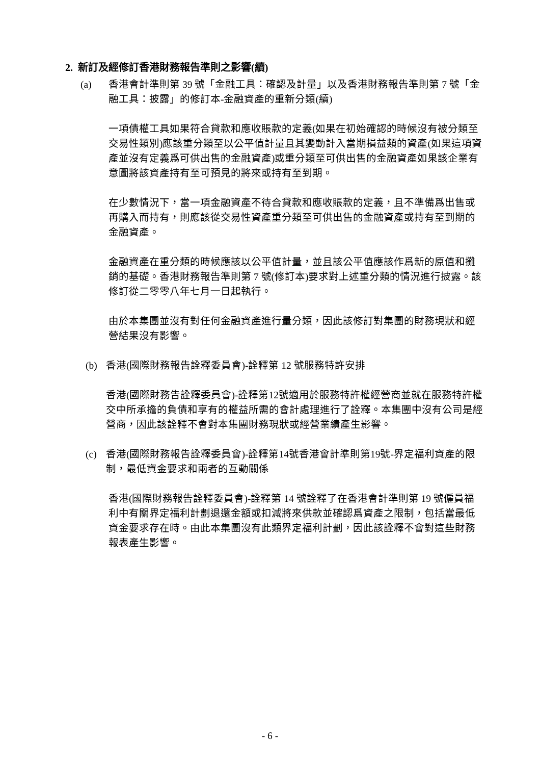2. 新訂及經修訂香港財務報告準則之影響(續)
(a) 香港會計準則第 39 號「金融工具：確認及計量」以及香港財務報告準則第 7 號「金融工具：披露」的修訂本-金融資產的重新分類(續)
一項債權工具如果符合貸款和應收賬款的定義(如果在初始確認的時候沒有被分類至交易性類別)應該重分類至以公平值計量且其變動計入當期損益類的資產(如果這項資產並沒有定義爲可供出售的金融資產)或重分類至可供出售的金融資產如果該企業有意圖將該資產持有至可預見的將來或持有至到期。
在少數情況下，當一項金融資產不待合貸款和應收賬款的定義，且不準備爲出售或再購入而持有，則應該從交易性資產重分類至可供出售的金融資產或持有至到期的金融資產。
金融資產在重分類的時候應該以公平值計量，並且該公平值應該作爲新的原值和攤銷的基礎。香港財務報告準則第 7 號(修訂本)要求對上述重分類的情況進行披露。該修訂從二零零八年七月一日起執行。
由於本集團並沒有對任何金融資產進行量分類，因此該修訂對集團的財務現狀和經營結果沒有影響。
(b) 香港(國際財務報告詮釋委員會)-詮釋第 12 號服務特許安排
香港(國際財務告詮釋委員會)-詮釋第12號適用於服務特許權經營商並就在服務特許權交中所承擔的負債和享有的權益所需的會計處理進行了詮釋。本集團中沒有公司是經營商，因此該詮釋不會對本集團財務現狀或經營業績產生影響。
(c) 香港(國際財務報告詮釋委員會)-詮釋第14號香港會計準則第19號-界定福利資產的限制，最低資金要求和兩者的互動關係
香港(國際財務報告詮釋委員會)-詮釋第 14 號詮釋了在香港會計準則第 19 號僱員福利中有關界定福利計劃退還金額或扣減將來供款並確認爲資產之限制，包括當最低資金要求存在時。由此本集團沒有此類界定福利計劃，因此該詮釋不會對這些財務報表產生影響。
- 6 -